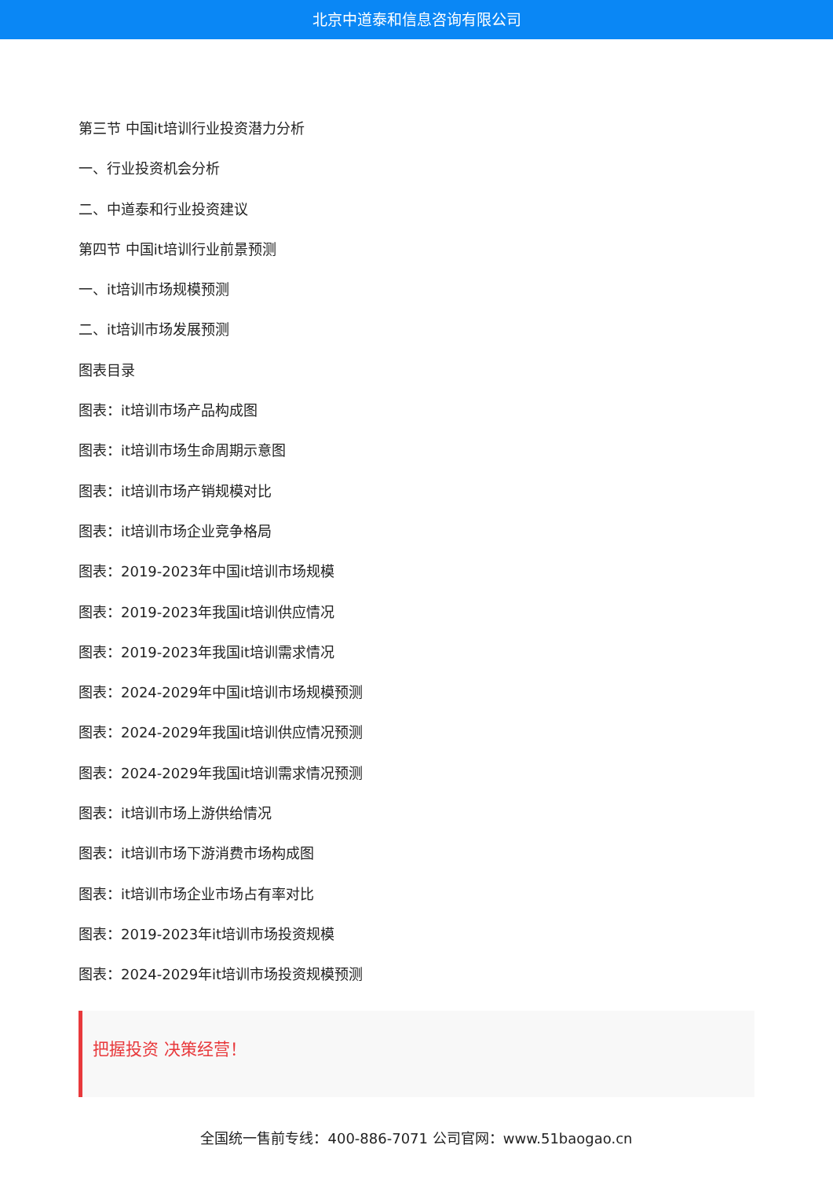北京中道泰和信息咨询有限公司
第三节 中国it培训行业投资潜力分析
一、行业投资机会分析
二、中道泰和行业投资建议
第四节 中国it培训行业前景预测
一、it培训市场规模预测
二、it培训市场发展预测
图表目录
图表：it培训市场产品构成图
图表：it培训市场生命周期示意图
图表：it培训市场产销规模对比
图表：it培训市场企业竞争格局
图表：2019-2023年中国it培训市场规模
图表：2019-2023年我国it培训供应情况
图表：2019-2023年我国it培训需求情况
图表：2024-2029年中国it培训市场规模预测
图表：2024-2029年我国it培训供应情况预测
图表：2024-2029年我国it培训需求情况预测
图表：it培训市场上游供给情况
图表：it培训市场下游消费市场构成图
图表：it培训市场企业市场占有率对比
图表：2019-2023年it培训市场投资规模
图表：2024-2029年it培训市场投资规模预测
把握投资 决策经营！
全国统一售前专线：400-886-7071 公司官网：www.51baogao.cn